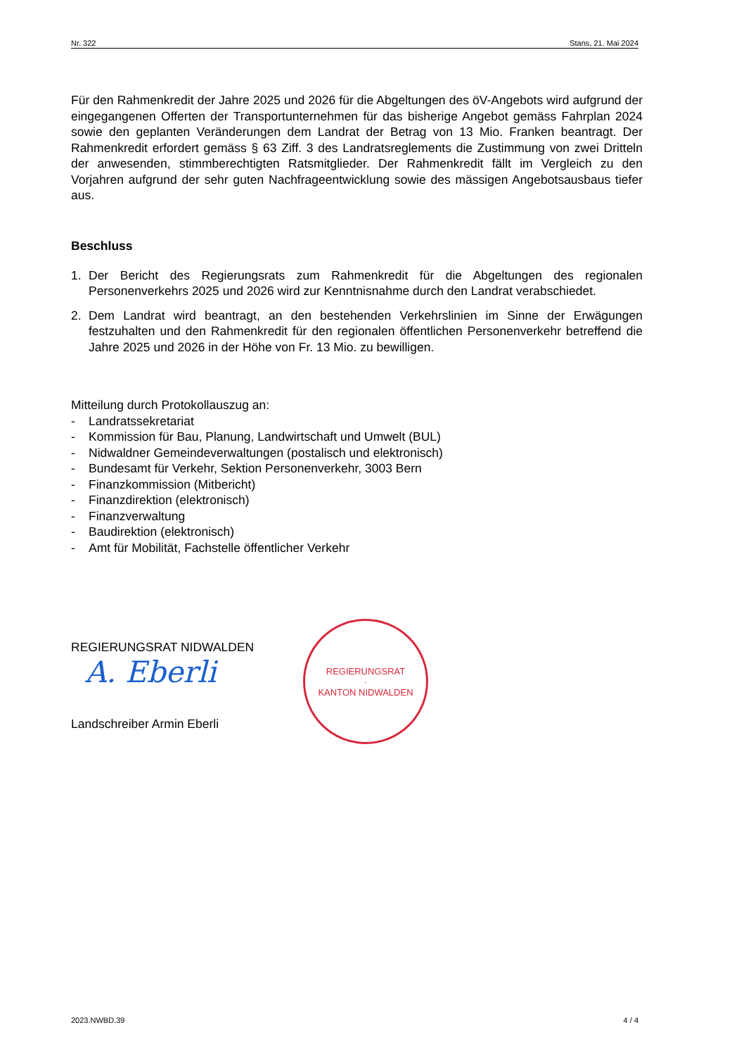Nr. 322 Stans, 21. Mai 2024
Für den Rahmenkredit der Jahre 2025 und 2026 für die Abgeltungen des öV-Angebots wird aufgrund der eingegangenen Offerten der Transportunternehmen für das bisherige Angebot gemäss Fahrplan 2024 sowie den geplanten Veränderungen dem Landrat der Betrag von 13 Mio. Franken beantragt. Der Rahmenkredit erfordert gemäss § 63 Ziff. 3 des Landratsreglements die Zustimmung von zwei Dritteln der anwesenden, stimmberechtigten Ratsmitglieder. Der Rahmenkredit fällt im Vergleich zu den Vorjahren aufgrund der sehr guten Nachfrageentwicklung sowie des mässigen Angebotsausbaus tiefer aus.
Beschluss
1. Der Bericht des Regierungsrats zum Rahmenkredit für die Abgeltungen des regionalen Personenverkehrs 2025 und 2026 wird zur Kenntnisnahme durch den Landrat verabschiedet.
2. Dem Landrat wird beantragt, an den bestehenden Verkehrslinien im Sinne der Erwägungen festzuhalten und den Rahmenkredit für den regionalen öffentlichen Personenverkehr betreffend die Jahre 2025 und 2026 in der Höhe von Fr. 13 Mio. zu bewilligen.
Mitteilung durch Protokollauszug an:
- Landratssekretariat
- Kommission für Bau, Planung, Landwirtschaft und Umwelt (BUL)
- Nidwaldner Gemeindeverwaltungen (postalisch und elektronisch)
- Bundesamt für Verkehr, Sektion Personenverkehr, 3003 Bern
- Finanzkommission (Mitbericht)
- Finanzdirektion (elektronisch)
- Finanzverwaltung
- Baudirektion (elektronisch)
- Amt für Mobilität, Fachstelle öffentlicher Verkehr
REGIERUNGSRAT NIDWALDEN
A. Eberli
Landschreiber Armin Eberli
REGIERUNGSRAT
·
KANTON NIDWALDEN
2023.NWBD.39 4 / 4